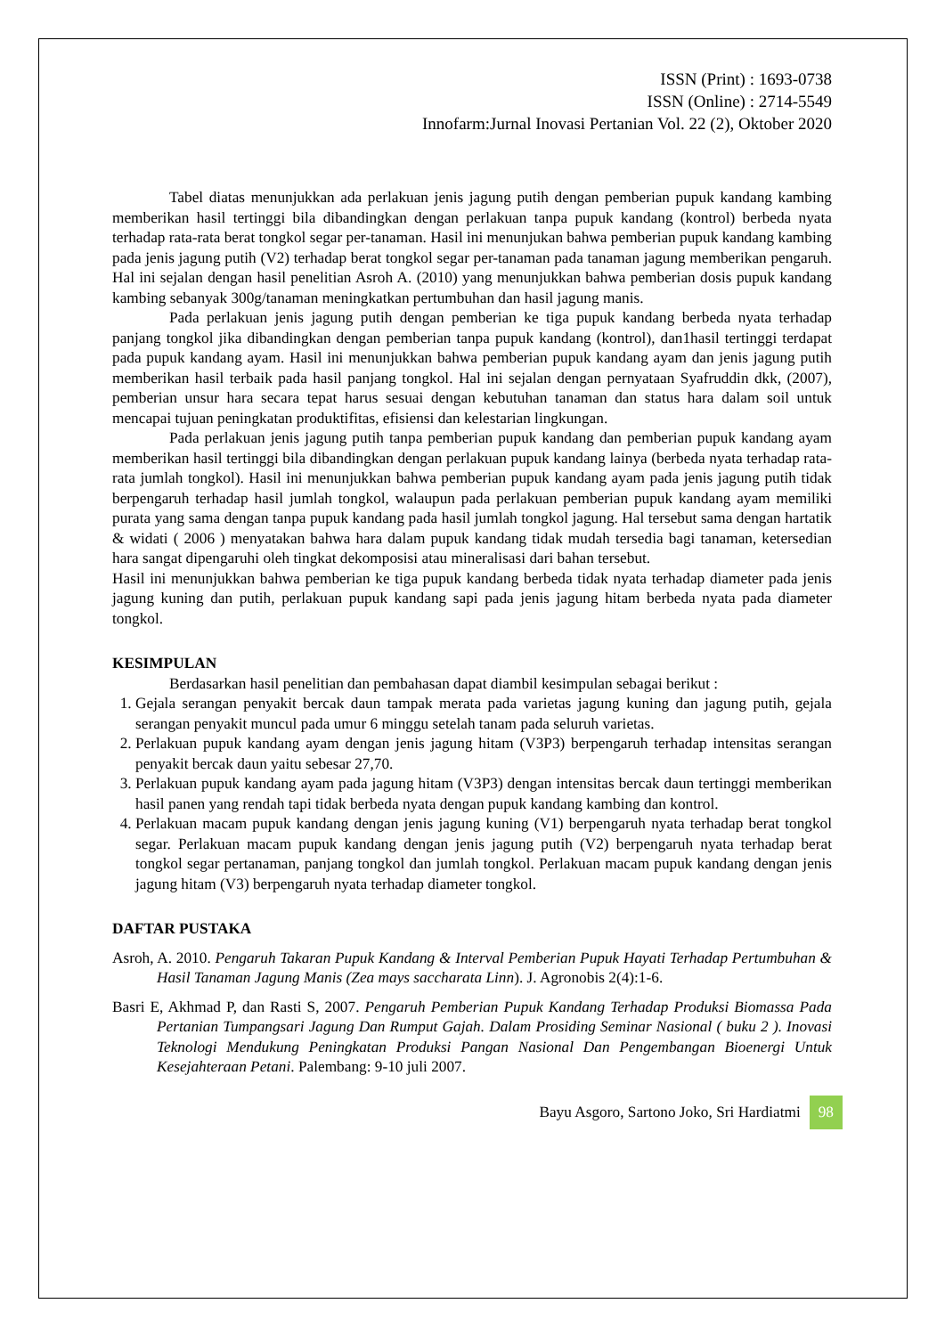ISSN (Print) : 1693-0738
ISSN (Online) : 2714-5549
Innofarm:Jurnal Inovasi Pertanian Vol. 22 (2), Oktober 2020
Tabel diatas menunjukkan ada perlakuan jenis jagung putih dengan pemberian pupuk kandang kambing memberikan hasil tertinggi bila dibandingkan dengan perlakuan tanpa pupuk kandang (kontrol) berbeda nyata terhadap rata-rata berat tongkol segar per-tanaman. Hasil ini menunjukan bahwa pemberian pupuk kandang kambing pada jenis jagung putih (V2) terhadap berat tongkol segar per-tanaman pada tanaman jagung memberikan pengaruh. Hal ini sejalan dengan hasil penelitian Asroh A. (2010) yang menunjukkan bahwa pemberian dosis pupuk kandang kambing sebanyak 300g/tanaman meningkatkan pertumbuhan dan hasil jagung manis.
Pada perlakuan jenis jagung putih dengan pemberian ke tiga pupuk kandang berbeda nyata terhadap panjang tongkol jika dibandingkan dengan pemberian tanpa pupuk kandang (kontrol), dan1hasil tertinggi terdapat pada pupuk kandang ayam. Hasil ini menunjukkan bahwa pemberian pupuk kandang ayam dan jenis jagung putih memberikan hasil terbaik pada hasil panjang tongkol. Hal ini sejalan dengan pernyataan Syafruddin dkk, (2007), pemberian unsur hara secara tepat harus sesuai dengan kebutuhan tanaman dan status hara dalam soil untuk mencapai tujuan peningkatan produktifitas, efisiensi dan kelestarian lingkungan.
Pada perlakuan jenis jagung putih tanpa pemberian pupuk kandang dan pemberian pupuk kandang ayam memberikan hasil tertinggi bila dibandingkan dengan perlakuan pupuk kandang lainya (berbeda nyata terhadap rata-rata jumlah tongkol). Hasil ini menunjukkan bahwa pemberian pupuk kandang ayam pada jenis jagung putih tidak berpengaruh terhadap hasil jumlah tongkol, walaupun pada perlakuan pemberian pupuk kandang ayam memiliki purata yang sama dengan tanpa pupuk kandang pada hasil jumlah tongkol jagung. Hal tersebut sama dengan hartatik & widati ( 2006 ) menyatakan bahwa hara dalam pupuk kandang tidak mudah tersedia bagi tanaman, ketersedian hara sangat dipengaruhi oleh tingkat dekomposisi atau mineralisasi dari bahan tersebut.
Hasil ini menunjukkan bahwa pemberian ke tiga pupuk kandang berbeda tidak nyata terhadap diameter pada jenis jagung kuning dan putih, perlakuan pupuk kandang sapi pada jenis jagung hitam berbeda nyata pada diameter tongkol.
KESIMPULAN
Berdasarkan hasil penelitian dan pembahasan dapat diambil kesimpulan sebagai berikut :
1. Gejala serangan penyakit bercak daun tampak merata pada varietas jagung kuning dan jagung putih, gejala serangan penyakit muncul pada umur 6 minggu setelah tanam pada seluruh varietas.
2. Perlakuan pupuk kandang ayam dengan jenis jagung hitam (V3P3) berpengaruh terhadap intensitas serangan penyakit bercak daun yaitu sebesar 27,70.
3. Perlakuan pupuk kandang ayam pada jagung hitam (V3P3) dengan intensitas bercak daun tertinggi memberikan hasil panen yang rendah tapi tidak berbeda nyata dengan pupuk kandang kambing dan kontrol.
4. Perlakuan macam pupuk kandang dengan jenis jagung kuning (V1) berpengaruh nyata terhadap berat tongkol segar. Perlakuan macam pupuk kandang dengan jenis jagung putih (V2) berpengaruh nyata terhadap berat tongkol segar pertanaman, panjang tongkol dan jumlah tongkol. Perlakuan macam pupuk kandang dengan jenis jagung hitam (V3) berpengaruh nyata terhadap diameter tongkol.
DAFTAR PUSTAKA
Asroh, A. 2010. Pengaruh Takaran Pupuk Kandang & Interval Pemberian Pupuk Hayati Terhadap Pertumbuhan & Hasil Tanaman Jagung Manis (Zea mays saccharata Linn). J. Agronobis 2(4):1-6.
Basri E, Akhmad P, dan Rasti S, 2007. Pengaruh Pemberian Pupuk Kandang Terhadap Produksi Biomassa Pada Pertanian Tumpangsari Jagung Dan Rumput Gajah. Dalam Prosiding Seminar Nasional ( buku 2 ). Inovasi Teknologi Mendukung Peningkatan Produksi Pangan Nasional Dan Pengembangan Bioenergi Untuk Kesejahteraan Petani. Palembang: 9-10 juli 2007.
Bayu Asgoro, Sartono Joko, Sri Hardiatmi 98